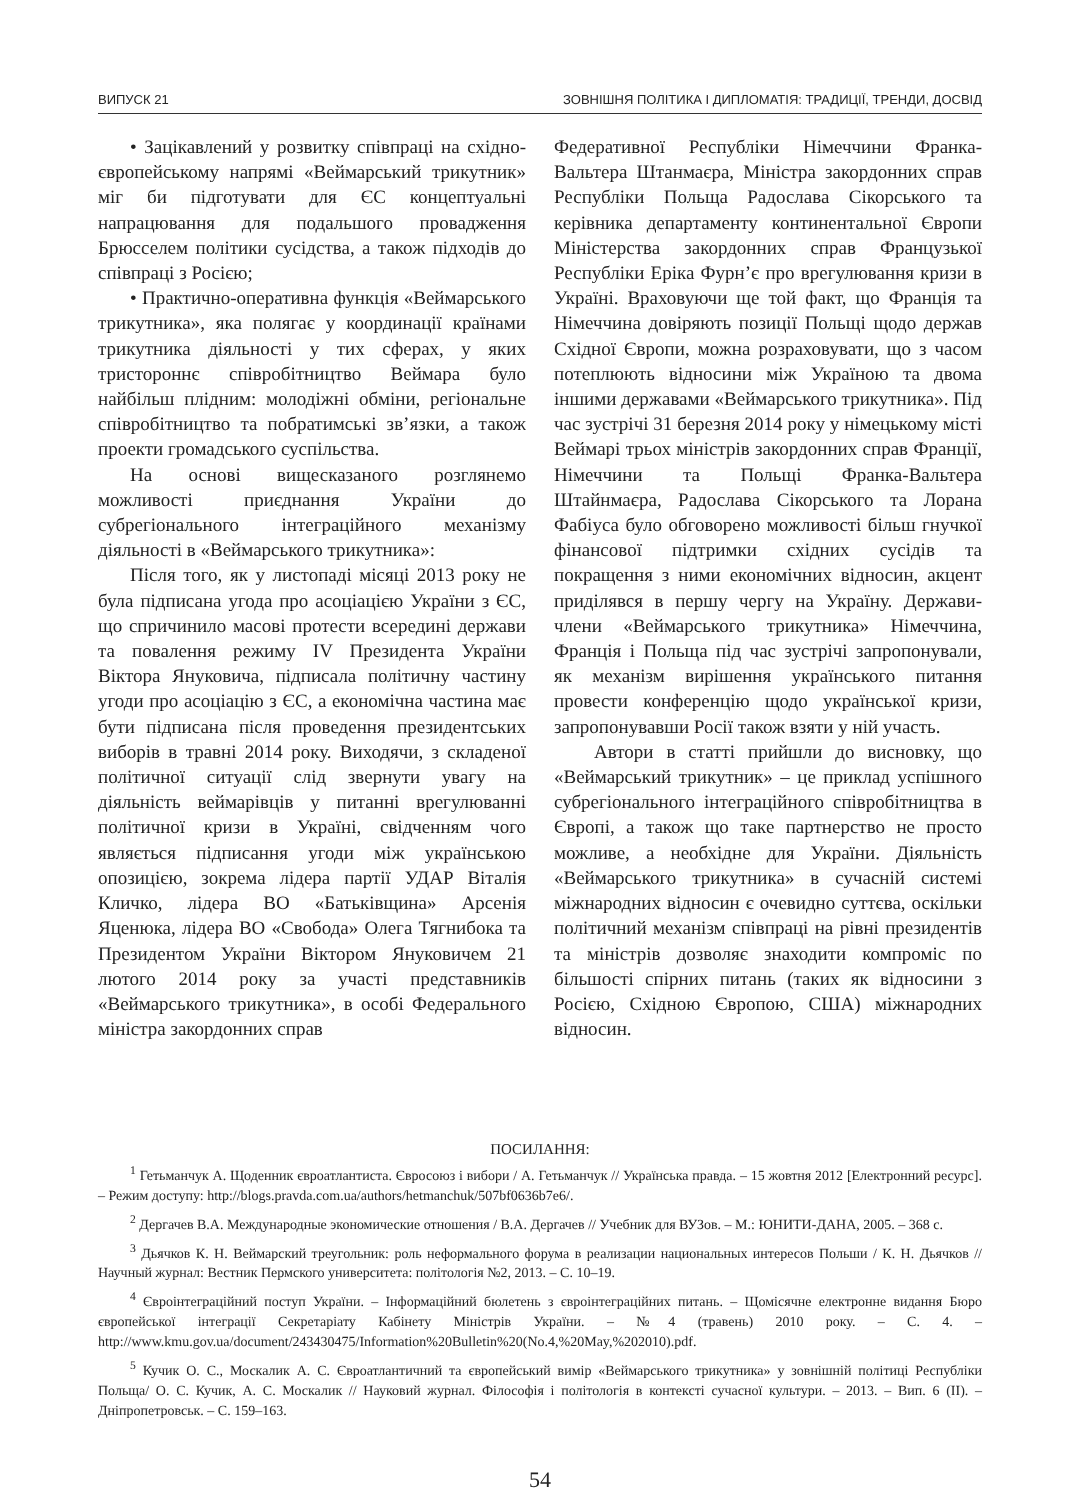ВИПУСК 21 ЗОВНІШНЯ ПОЛІТИКА І ДИПЛОМАТІЯ: ТРАДИЦІЇ, ТРЕНДИ, ДОСВІД
• Зацікавлений у розвитку співпраці на східно-європейському напрямі «Веймарський трикутник» міг би підготувати для ЄС концептуальні напрацювання для подальшого провадження Брюсселем політики сусідства, а також підходів до співпраці з Росією;
• Практично-оперативна функція «Веймарського трикутника», яка полягає у координації країнами трикутника діяльності у тих сферах, у яких тристороннє співробітництво Веймара було найбільш плідним: молодіжні обміни, регіональне співробітництво та побратимські зв’язки, а також проекти громадського суспільства.
На основі вищесказаного розглянемо можливості приєднання України до субрегіонального інтеграційного механізму діяльності в «Веймарського трикутника»:
Після того, як у листопаді місяці 2013 року не була підписана угода про асоціацією України з ЄС, що спричинило масові протести всередині держави та повалення режиму IV Президента України Віктора Януковича, підписала політичну частину угоди про асоціацію з ЄС, а економічна частина має бути підписана після проведення президентських виборів в травні 2014 року. Виходячи, з складеної політичної ситуації слід звернути увагу на діяльність веймарівців у питанні врегулюванні політичної кризи в Україні, свідченням чого являється підписання угоди між українською опозицією, зокрема лідера партії УДАР Віталія Кличко, лідера ВО «Батьківщина» Арсенія Яценюка, лідера ВО «Свобода» Олега Тягнибока та Президентом України Віктором Януковичем 21 лютого 2014 року за участі представників «Веймарського трикутника», в особі Федерального міністра закордонних справ
Федеративної Республіки Німеччини Франка-Вальтера Штанмаєра, Міністра закордонних справ Республіки Польща Радослава Сікорського та керівника департаменту континентальної Європи Міністерства закордонних справ Французької Республіки Еріка Фурн’є про врегулювання кризи в Україні. Враховуючи ще той факт, що Франція та Німеччина довіряють позиції Польщі щодо держав Східної Європи, можна розраховувати, що з часом потеплюють відносини між Україною та двома іншими державами «Веймарського трикутника». Під час зустрічі 31 березня 2014 року у німецькому місті Веймарі трьох міністрів закордонних справ Франції, Німеччини та Польщі Франка-Вальтера Штайнмаєра, Радослава Сікорського та Лорана Фабіуса було обговорено можливості більш гнучкої фінансової підтримки східних сусідів та покращення з ними економічних відносин, акцент приділявся в першу чергу на Україну. Держави-члени «Веймарського трикутника» Німеччина, Франція і Польща під час зустрічі запропонували, як механізм вирішення українського питання провести конференцію щодо української кризи, запропонувавши Росії також взяти у ній участь.
Автори в статті прийшли до висновку, що «Веймарський трикутник» – це приклад успішного субрегіонального інтеграційного співробітництва в Європі, а також що таке партнерство не просто можливе, а необхідне для України. Діяльність «Веймарського трикутника» в сучасній системі міжнародних відносин є очевидно суттєва, оскільки політичний механізм співпраці на рівні президентів та міністрів дозволяє знаходити компроміс по більшості спірних питань (таких як відносини з Росією, Східною Європою, США) міжнародних відносин.
ПОСИЛАННЯ:
<sup>1</sup> Гетьманчук А. Щоденник євроатлантиста. Євросоюз і вибори / А. Гетьманчук // Українська правда. – 15 жовтня 2012 [Електронний ресурс]. – Режим доступу: http://blogs.pravda.com.ua/authors/hetmanchuk/507bf0636b7e6/.
<sup>2</sup> Дергачев В.А. Международные экономические отношения / В.А. Дергачев // Учебник для ВУЗов. – М.: ЮНИТИ-ДАНА, 2005. – 368 с.
<sup>3</sup> Дьячков К. Н. Веймарский треугольник: роль неформального форума в реализации национальных интересов Польши / К. Н. Дьячков // Научный журнал: Вестник Пермского университета: політологія №2, 2013. – С. 10–19.
<sup>4</sup> Євроінтеграційний поступ України. – Інформаційний бюлетень з євроінтеграційних питань. – Щомісячне електронне видання Бюро європейської інтеграції Секретаріату Кабінету Міністрів України. – №4 (травень) 2010 року. – С. 4. – http://www.kmu.gov.ua/document/243430475/Information%20Bulletin%20(No.4,%20May,%202010).pdf.
<sup>5</sup> Кучик О. С., Москалик А. С. Євроатлантичний та європейський вимір «Веймарського трикутника» у зовнішній політиці Республіки Польща/ О. С. Кучик, А. С. Москалик // Науковий журнал. Філософія і політологія в контексті сучасної культури. – 2013. – Вип. 6 (II). – Дніпропетровськ. – С. 159–163.
54